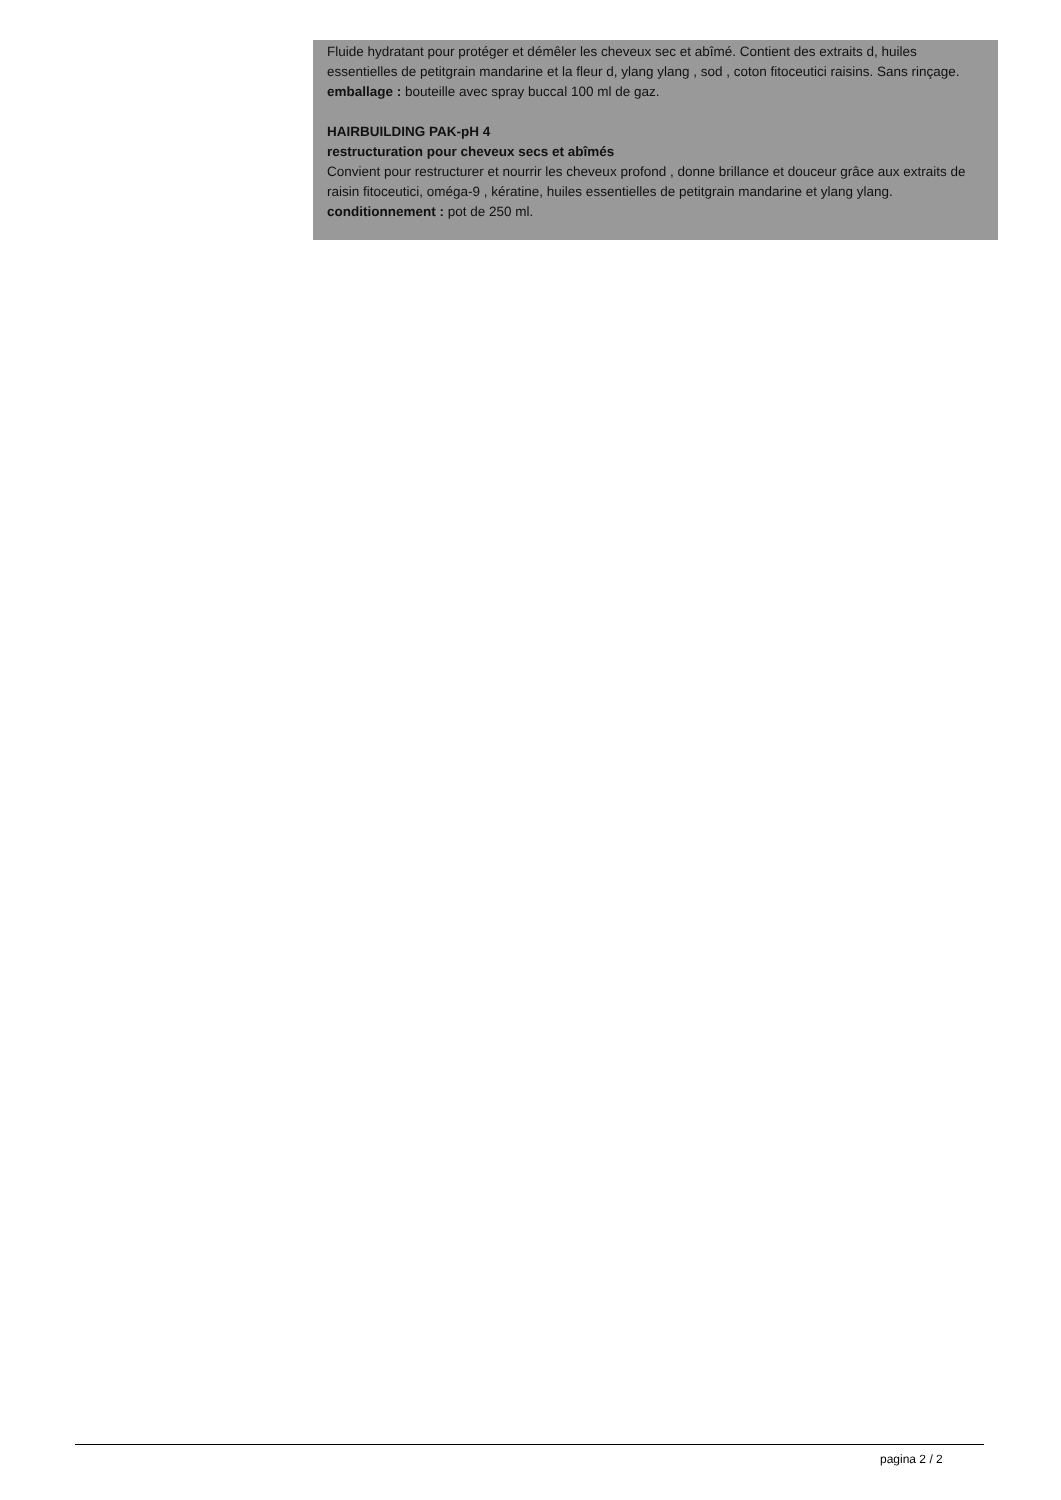Fluide hydratant pour protéger et démêler les cheveux sec et abîmé. Contient des extraits d, huiles essentielles de petitgrain mandarine et la fleur d, ylang ylang , sod , coton fitoceutici raisins. Sans rinçage.
emballage : bouteille avec spray buccal 100 ml de gaz.
HAIRBUILDING PAK-pH 4
restructuration pour cheveux secs et abîmés
Convient pour restructurer et nourrir les cheveux profond , donne brillance et douceur grâce aux extraits de raisin fitoceutici, oméga-9 , kératine, huiles essentielles de petitgrain mandarine et ylang ylang.
conditionnement : pot de 250 ml.
pagina 2 / 2